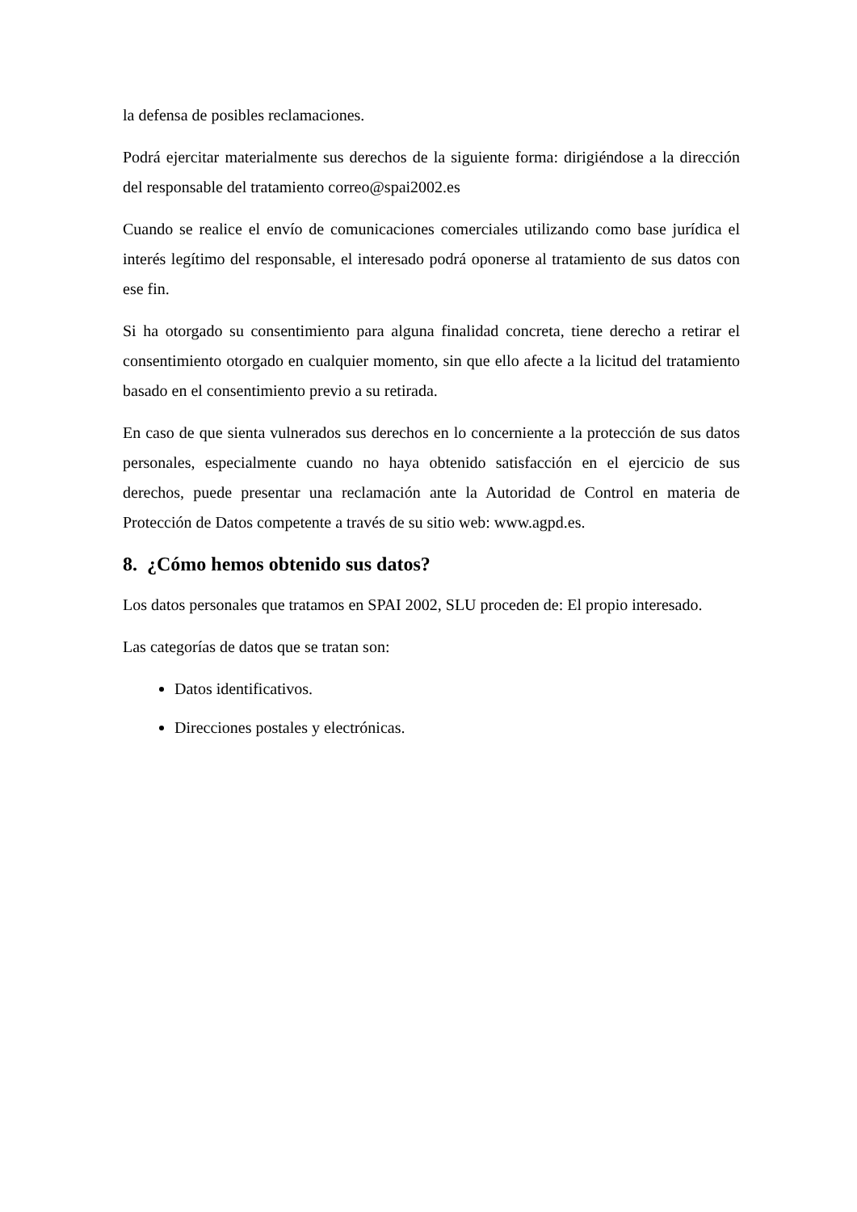la defensa de posibles reclamaciones.
Podrá ejercitar materialmente sus derechos de la siguiente forma: dirigiéndose a la dirección del responsable del tratamiento correo@spai2002.es
Cuando se realice el envío de comunicaciones comerciales utilizando como base jurídica el interés legítimo del responsable, el interesado podrá oponerse al tratamiento de sus datos con ese fin.
Si ha otorgado su consentimiento para alguna finalidad concreta, tiene derecho a retirar el consentimiento otorgado en cualquier momento, sin que ello afecte a la licitud del tratamiento basado en el consentimiento previo a su retirada.
En caso de que sienta vulnerados sus derechos en lo concerniente a la protección de sus datos personales, especialmente cuando no haya obtenido satisfacción en el ejercicio de sus derechos, puede presentar una reclamación ante la Autoridad de Control en materia de Protección de Datos competente a través de su sitio web: www.agpd.es.
8. ¿Cómo hemos obtenido sus datos?
Los datos personales que tratamos en SPAI 2002, SLU proceden de: El propio interesado.
Las categorías de datos que se tratan son:
Datos identificativos.
Direcciones postales y electrónicas.